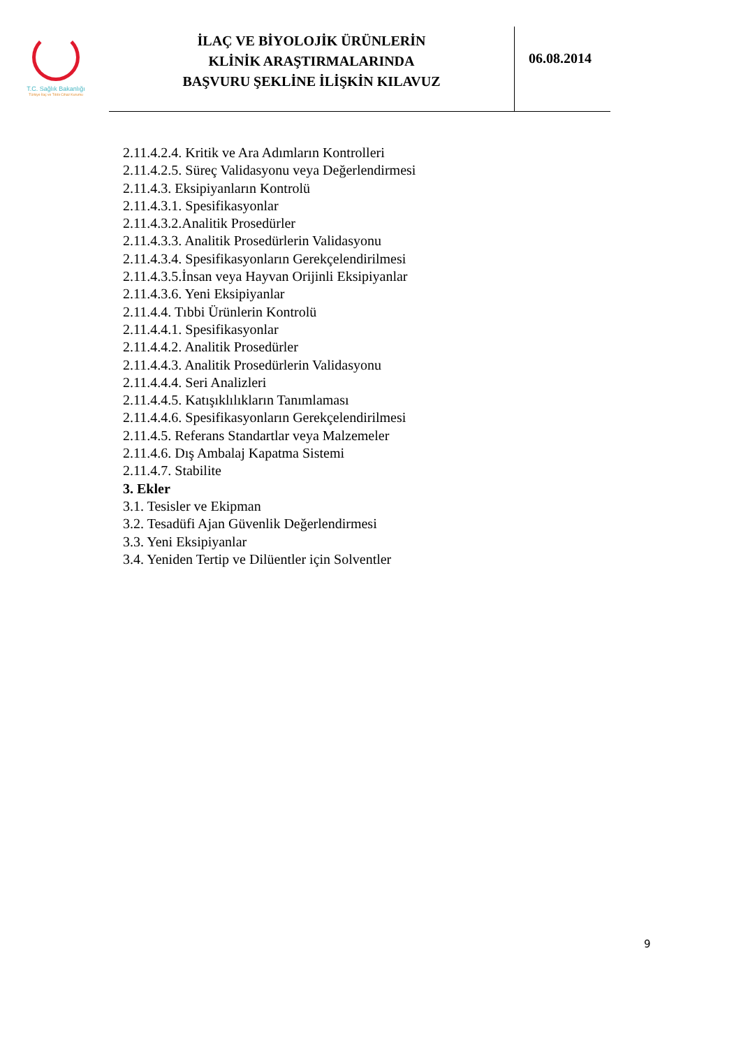T.C. Sağlık Bakanlığı
Türkiye İlaç ve Tıbbi Cihaz Kurumu
İLAÇ VE BİYOLOJİK ÜRÜNLERİN
KLİNİK ARAŞTIRMALARINDA
BAŞVURU ŞEKLİNE İLİŞKİN KILAVUZ
06.08.2014
2.11.4.2.4. Kritik ve Ara Adımların Kontrolleri
2.11.4.2.5. Süreç Validasyonu veya Değerlendirmesi
2.11.4.3. Eksipiyanların Kontrolü
2.11.4.3.1. Spesifikasyonlar
2.11.4.3.2.Analitik Prosedürler
2.11.4.3.3. Analitik Prosedürlerin Validasyonu
2.11.4.3.4. Spesifikasyonların Gerekçelendirilmesi
2.11.4.3.5.İnsan veya Hayvan Orijinli Eksipiyanlar
2.11.4.3.6. Yeni Eksipiyanlar
2.11.4.4. Tıbbi Ürünlerin Kontrolü
2.11.4.4.1. Spesifikasyonlar
2.11.4.4.2. Analitik Prosedürler
2.11.4.4.3. Analitik Prosedürlerin Validasyonu
2.11.4.4.4. Seri Analizleri
2.11.4.4.5. Katışıklılıkların Tanımlaması
2.11.4.4.6. Spesifikasyonların Gerekçelendirilmesi
2.11.4.5. Referans Standartlar veya Malzemeler
2.11.4.6. Dış Ambalaj Kapatma Sistemi
2.11.4.7. Stabilite
3. Ekler
3.1. Tesisler ve Ekipman
3.2. Tesadüfi Ajan Güvenlik Değerlendirmesi
3.3. Yeni Eksipiyanlar
3.4. Yeniden Tertip ve Dilüentler için Solventler
9